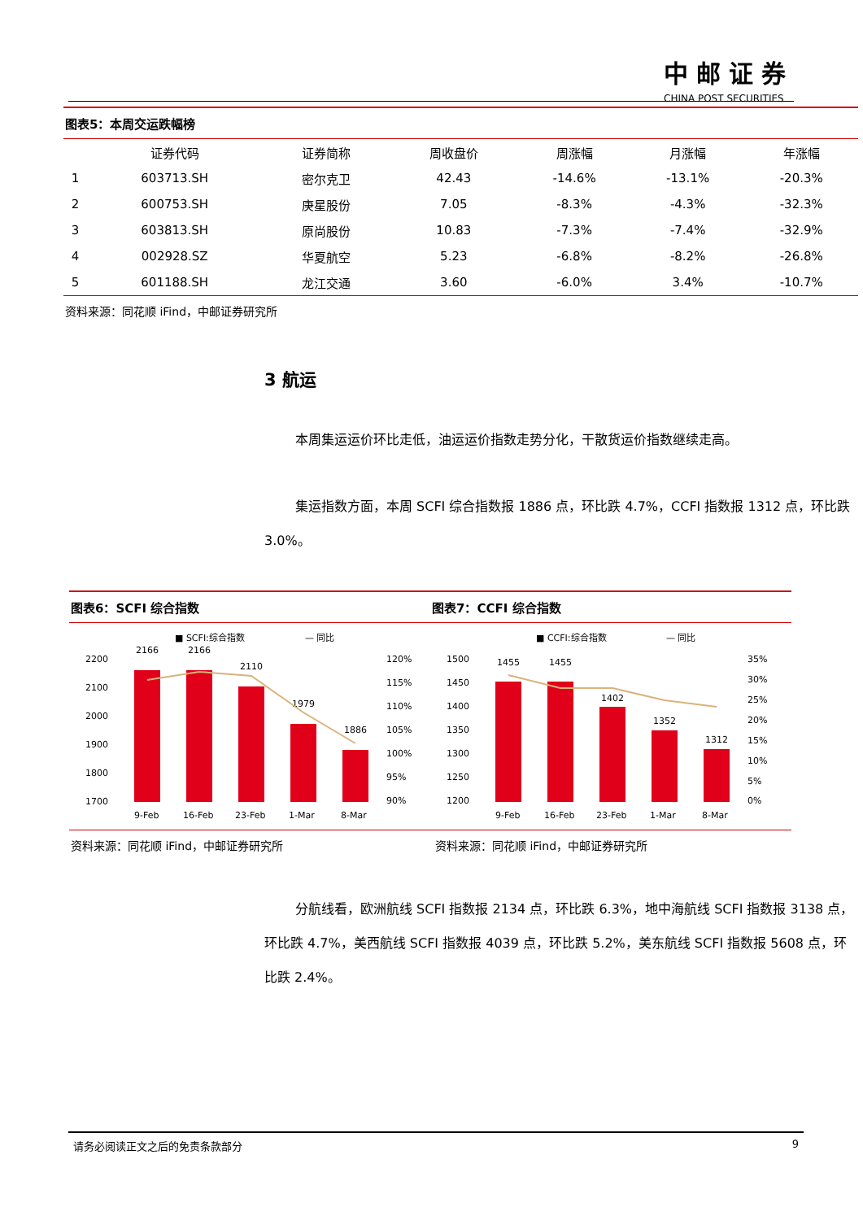中邮证券
CHINA POST SECURITIES
图表5：本周交运跌幅榜
| | 证券代码 | 证券简称 | 周收盘价 | 周涨幅 | 月涨幅 | 年涨幅 |
| --- | --- | --- | --- | --- | --- | --- |
| 1 | 603713.SH | 密尔克卫 | 42.43 | -14.6% | -13.1% | -20.3% |
| 2 | 600753.SH | 庚星股份 | 7.05 | -8.3% | -4.3% | -32.3% |
| 3 | 603813.SH | 原尚股份 | 10.83 | -7.3% | -7.4% | -32.9% |
| 4 | 002928.SZ | 华夏航空 | 5.23 | -6.8% | -8.2% | -26.8% |
| 5 | 601188.SH | 龙江交通 | 3.60 | -6.0% | 3.4% | -10.7% |
资料来源：同花顺 iFind，中邮证券研究所
3 航运
本周集运运价环比走低，油运运价指数走势分化，干散货运价指数继续走高。
集运指数方面，本周 SCFI 综合指数报 1886 点，环比跌 4.7%，CCFI 指数报 1312 点，环比跌 3.0%。
图表6：SCFI 综合指数
■ SCFI:综合指数
— 同比
2200
2100
2000
1900
1800
1700
2166
2166
2110
1979
1886
120%
115%
110%
105%
100%
95%
90%
9-Feb
16-Feb
23-Feb
1-Mar
8-Mar
图表7：CCFI 综合指数
■ CCFI:综合指数
— 同比
1500
1450
1400
1350
1300
1250
1200
1455
1455
1402
1352
1312
35%
30%
25%
20%
15%
10%
5%
0%
9-Feb
16-Feb
23-Feb
1-Mar
8-Mar
资料来源：同花顺 iFind，中邮证券研究所 资料来源：同花顺 iFind，中邮证券研究所
分航线看，欧洲航线 SCFI 指数报 2134 点，环比跌 6.3%，地中海航线 SCFI 指数报 3138 点，环比跌 4.7%，美西航线 SCFI 指数报 4039 点，环比跌 5.2%，美东航线 SCFI 指数报 5608 点，环比跌 2.4%。
请务必阅读正文之后的免责条款部分 9